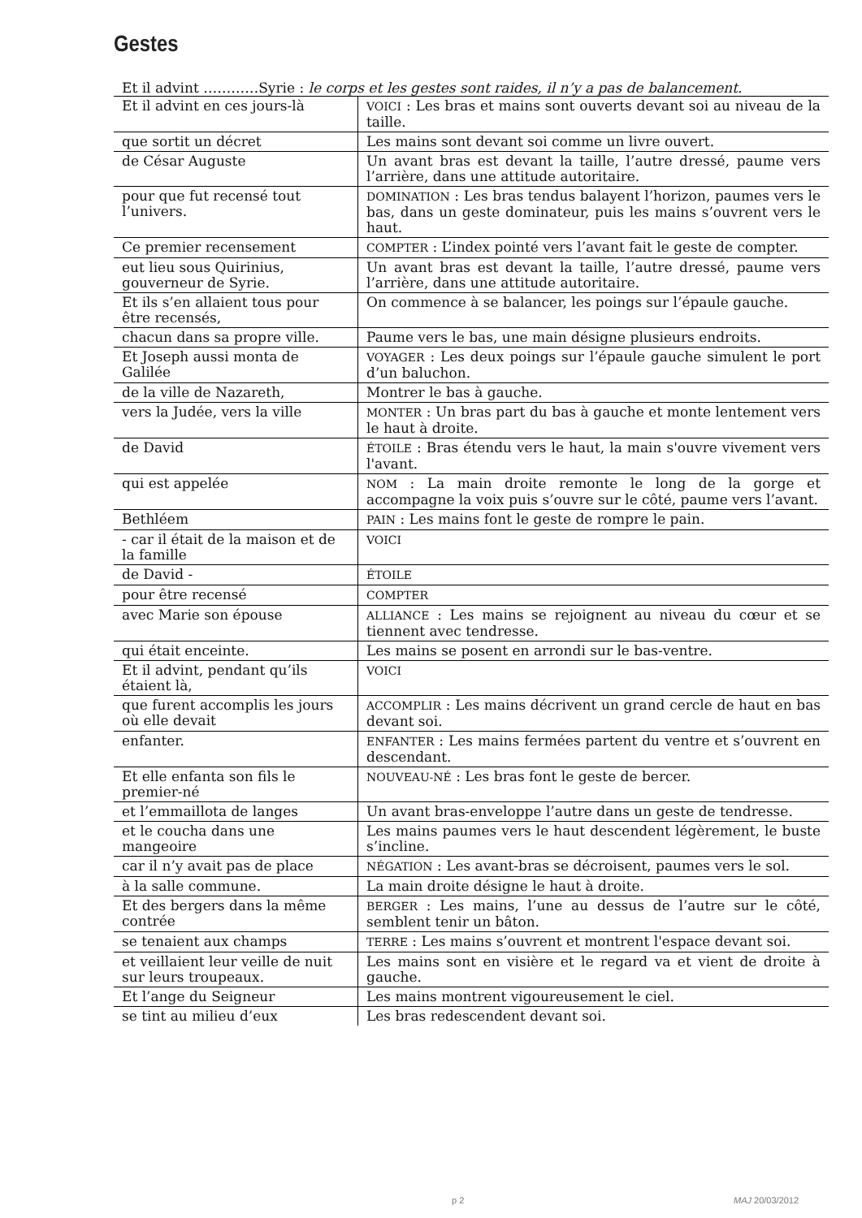Gestes
Et il advint …………Syrie : le corps et les gestes sont raides, il n’y a pas de balancement.
| Et il advint en ces jours-là | VOICI : Les bras et mains sont ouverts devant soi au niveau de la taille. |
| que sortit un décret | Les mains sont devant soi comme un livre ouvert. |
| de César Auguste | Un avant bras est devant la taille, l’autre dressé, paume vers l’arrière, dans une attitude autoritaire. |
| pour que fut recensé tout l’univers. | DOMINATION : Les bras tendus balayent l’horizon, paumes vers le bas, dans un geste dominateur, puis les mains s’ouvrent vers le haut. |
| Ce premier recensement | COMPTER : L’index pointé vers l’avant fait le geste de compter. |
| eut lieu sous Quirinius, gouverneur de Syrie. | Un avant bras est devant la taille, l’autre dressé, paume vers l’arrière, dans une attitude autoritaire. |
| Et ils s’en allaient tous pour être recensés, | On commence à se balancer, les poings sur l’épaule gauche. |
| chacun dans sa propre ville. | Paume vers le bas, une main désigne plusieurs endroits. |
| Et Joseph aussi monta de Galilée | VOYAGER : Les deux poings sur l’épaule gauche simulent le port d’un baluchon. |
| de la ville de Nazareth, | Montrer le bas à gauche. |
| vers la Judée, vers la ville | MONTER : Un bras part du bas à gauche et monte lentement vers le haut à droite. |
| de David | ÉTOILE : Bras étendu vers le haut, la main s'ouvre vivement vers l'avant. |
| qui est appelée | NOM : La main droite remonte le long de la gorge et accompagne la voix puis s’ouvre sur le côté, paume vers l’avant. |
| Bethléem | PAIN : Les mains font le geste de rompre le pain. |
| - car il était de la maison et de la famille | VOICI |
| de David - | ÉTOILE |
| pour être recensé | COMPTER |
| avec Marie son épouse | ALLIANCE : Les mains se rejoignent au niveau du cœur et se tiennent avec tendresse. |
| qui était enceinte. | Les mains se posent en arrondi sur le bas-ventre. |
| Et il advint, pendant qu’ils étaient là, | VOICI |
| que furent accomplis les jours où elle devait | ACCOMPLIR : Les mains décrivent un grand cercle de haut en bas devant soi. |
| enfanter. | ENFANTER : Les mains fermées partent du ventre et s’ouvrent en descendant. |
| Et elle enfanta son fils le premier-né | NOUVEAU-NÉ : Les bras font le geste de bercer. |
| et l’emmaillota de langes | Un avant bras-enveloppe l’autre dans un geste de tendresse. |
| et le coucha dans une mangeoire | Les mains paumes vers le haut descendent légèrement, le buste s’incline. |
| car il n’y avait pas de place | NÉGATION : Les avant-bras se décroisent, paumes vers le sol. |
| à la salle commune. | La main droite désigne le haut à droite. |
| Et des bergers dans la même contrée | BERGER : Les mains, l’une au dessus de l’autre sur le côté, semblent tenir un bâton. |
| se tenaient aux champs | TERRE : Les mains s’ouvrent et montrent l'espace devant soi. |
| et veillaient leur veille de nuit sur leurs troupeaux. | Les mains sont en visière et le regard va et vient de droite à gauche. |
| Et l’ange du Seigneur | Les mains montrent vigoureusement le ciel. |
| se tint au milieu d’eux | Les bras redescendent devant soi. |
p 2 MAJ 20/03/2012